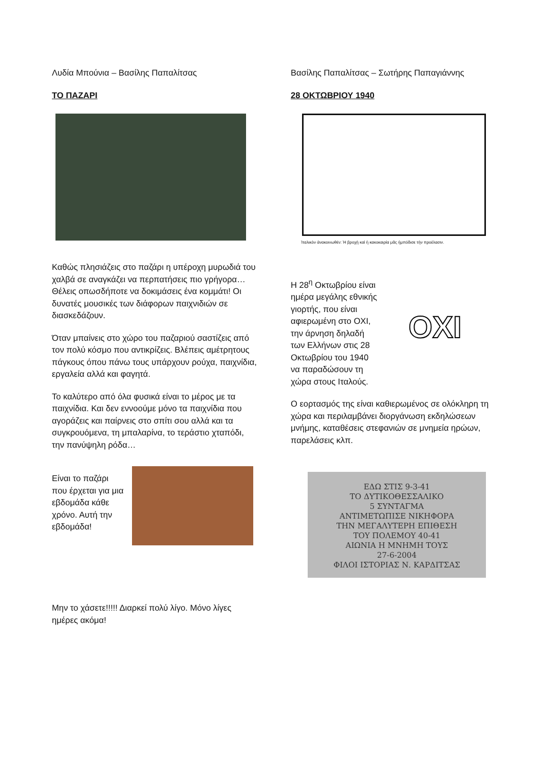Λυδία Μπούνια – Βασίλης Παπαλίτσας
ΤΟ ΠΑΖΑΡΙ
Καθώς πλησιάζεις στο παζάρι η υπέροχη μυρωδιά του χαλβά σε αναγκάζει να περπατήσεις πιο γρήγορα… Θέλεις οπωσδήποτε να δοκιμάσεις ένα κομμάτι! Οι δυνατές μουσικές των διάφορων παιχνιδιών σε διασκεδάζουν.
Όταν μπαίνεις στο χώρο του παζαριού σαστίζεις από τον πολύ κόσμο που αντικρίζεις. Βλέπεις αμέτρητους πάγκους όπου πάνω τους υπάρχουν ρούχα, παιχνίδια, εργαλεία αλλά και φαγητά.
Το καλύτερο από όλα φυσικά είναι το μέρος με τα παιχνίδια. Και δεν εννοούμε μόνο τα παιχνίδια που αγοράζεις και παίρνεις στο σπίτι σου αλλά και τα συγκρουόμενα, τη μπαλαρίνα, το τεράστιο χταπόδι, την πανύψηλη ρόδα…
Είναι το παζάρι που έρχεται για μια εβδομάδα κάθε χρόνο. Αυτή την εβδομάδα!
Μην το χάσετε!!!!! Διαρκεί πολύ λίγο. Μόνο λίγες ημέρες ακόμα!
Βασίλης Παπαλίτσας – Σωτήρης Παπαγιάννης
28 ΟΚΤΩΒΡΙΟΥ 1940
Ἰταλικὸν ἀνακοινωθέν: Ἡ βροχὴ καὶ ἡ κακοκαιρία μᾶς ἠμπόδισε τὴν προέλασιν.
Η 28<sup>η</sup> Οκτωβρίου είναι ημέρα μεγάλης εθνικής γιορτής, που είναι αφιερωμένη στο ΟΧΙ, την άρνηση δηλαδή των Ελλήνων στις 28 Οκτωβρίου του 1940 να παραδώσουν τη χώρα στους Ιταλούς.
ΟΧΙ
Ο εορτασμός της είναι καθιερωμένος σε ολόκληρη τη χώρα και περιλαμβάνει διοργάνωση εκδηλώσεων μνήμης, καταθέσεις στεφανιών σε μνημεία ηρώων, παρελάσεις κλπ.
ΕΔΩ ΣΤΙΣ 9-3-41
ΤΟ ΔΥΤΙΚΟΘΕΣΣΑΛΙΚΟ
5 ΣΥΝΤΑΓΜΑ
ΑΝΤΙΜΕΤΩΠΙΣΕ ΝΙΚΗΦΟΡΑ
ΤΗΝ ΜΕΓΑΛΥΤΕΡΗ ΕΠΙΘΕΣΗ
ΤΟΥ ΠΟΛΕΜΟΥ 40-41
ΑΙΩΝΙΑ Η ΜΝΗΜΗ ΤΟΥΣ
27-6-2004
ΦΙΛΟΙ ΙΣΤΟΡΙΑΣ Ν. ΚΑΡΔΙΤΣΑΣ